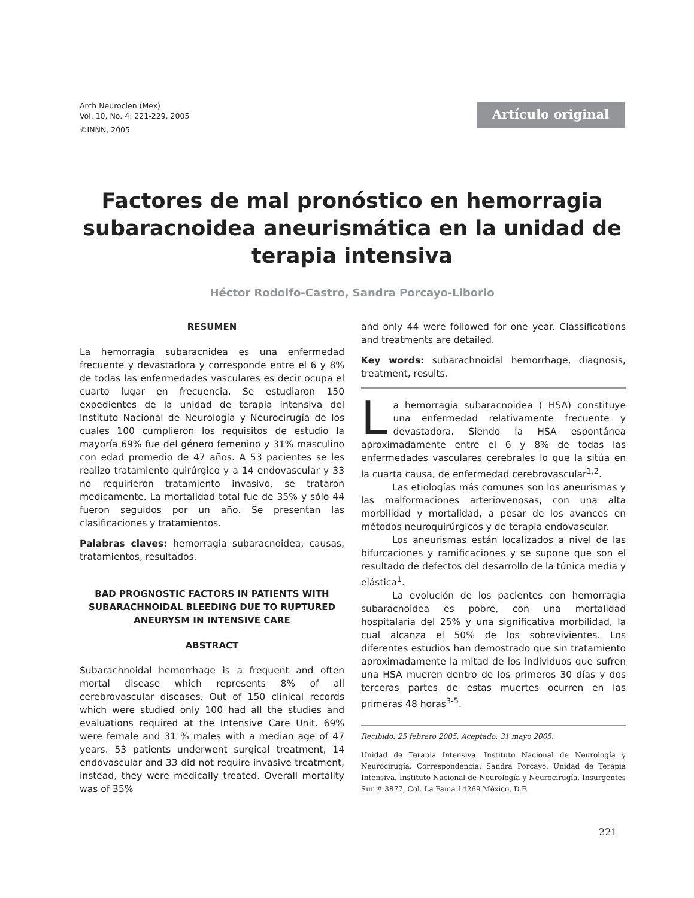Arch Neurocien (Mex)
Vol. 10, No. 4: 221-229, 2005
©INNN, 2005
Artículo original
Factores de mal pronóstico en hemorragia subaracnoidea aneurismática en la unidad de terapia intensiva
Héctor Rodolfo-Castro, Sandra Porcayo-Liborio
RESUMEN
La hemorragia subaracnidea es una enfermedad frecuente y devastadora y corresponde entre el 6 y 8% de todas las enfermedades vasculares es decir ocupa el cuarto lugar en frecuencia. Se estudiaron 150 expedientes de la unidad de terapia intensiva del Instituto Nacional de Neurología y Neurocirugía de los cuales 100 cumplieron los requisitos de estudio la mayoría 69% fue del género femenino y 31% masculino con edad promedio de 47 años. A 53 pacientes se les realizo tratamiento quirúrgico y a 14 endovascular y 33 no requirieron tratamiento invasivo, se trataron medicamente. La mortalidad total fue de 35% y sólo 44 fueron seguidos por un año. Se presentan las clasificaciones y tratamientos.
Palabras claves: hemorragia subaracnoidea, causas, tratamientos, resultados.
BAD PROGNOSTIC FACTORS IN PATIENTS WITH SUBARACHNOIDAL BLEEDING DUE TO RUPTURED ANEURYSM IN INTENSIVE CARE
ABSTRACT
Subarachnoidal hemorrhage is a frequent and often mortal disease which represents 8% of all cerebrovascular diseases. Out of 150 clinical records which were studied only 100 had all the studies and evaluations required at the Intensive Care Unit. 69% were female and 31 % males with a median age of 47 years. 53 patients underwent surgical treatment, 14 endovascular and 33 did not require invasive treatment, instead, they were medically treated. Overall mortality was of 35%
and only 44 were followed for one year. Classifications and treatments are detailed.
Key words: subarachnoidal hemorrhage, diagnosis, treatment, results.
La hemorragia subaracnoidea ( HSA) constituye una enfermedad relativamente frecuente y devastadora. Siendo la HSA espontánea aproximadamente entre el 6 y 8% de todas las enfermedades vasculares cerebrales lo que la sitúa en la cuarta causa, de enfermedad cerebrovascular<sup>1,2</sup>.
Las etiologías más comunes son los aneurismas y las malformaciones arteriovenosas, con una alta morbilidad y mortalidad, a pesar de los avances en métodos neuroquirúrgicos y de terapia endovascular.
Los aneurismas están localizados a nivel de las bifurcaciones y ramificaciones y se supone que son el resultado de defectos del desarrollo de la túnica media y elástica<sup>1</sup>.
La evolución de los pacientes con hemorragia subaracnoidea es pobre, con una mortalidad hospitalaria del 25% y una significativa morbilidad, la cual alcanza el 50% de los sobrevivientes. Los diferentes estudios han demostrado que sin tratamiento aproximadamente la mitad de los individuos que sufren una HSA mueren dentro de los primeros 30 días y dos terceras partes de estas muertes ocurren en las primeras 48 horas<sup>3-5</sup>.
Recibido: 25 febrero 2005. Aceptado: 31 mayo 2005.
Unidad de Terapia Intensiva. Instituto Nacional de Neurología y Neurocirugía. Correspondencia: Sandra Porcayo. Unidad de Terapia Intensiva. Instituto Nacional de Neurología y Neurocirugía. Insurgentes Sur # 3877, Col. La Fama 14269 México, D.F.
221